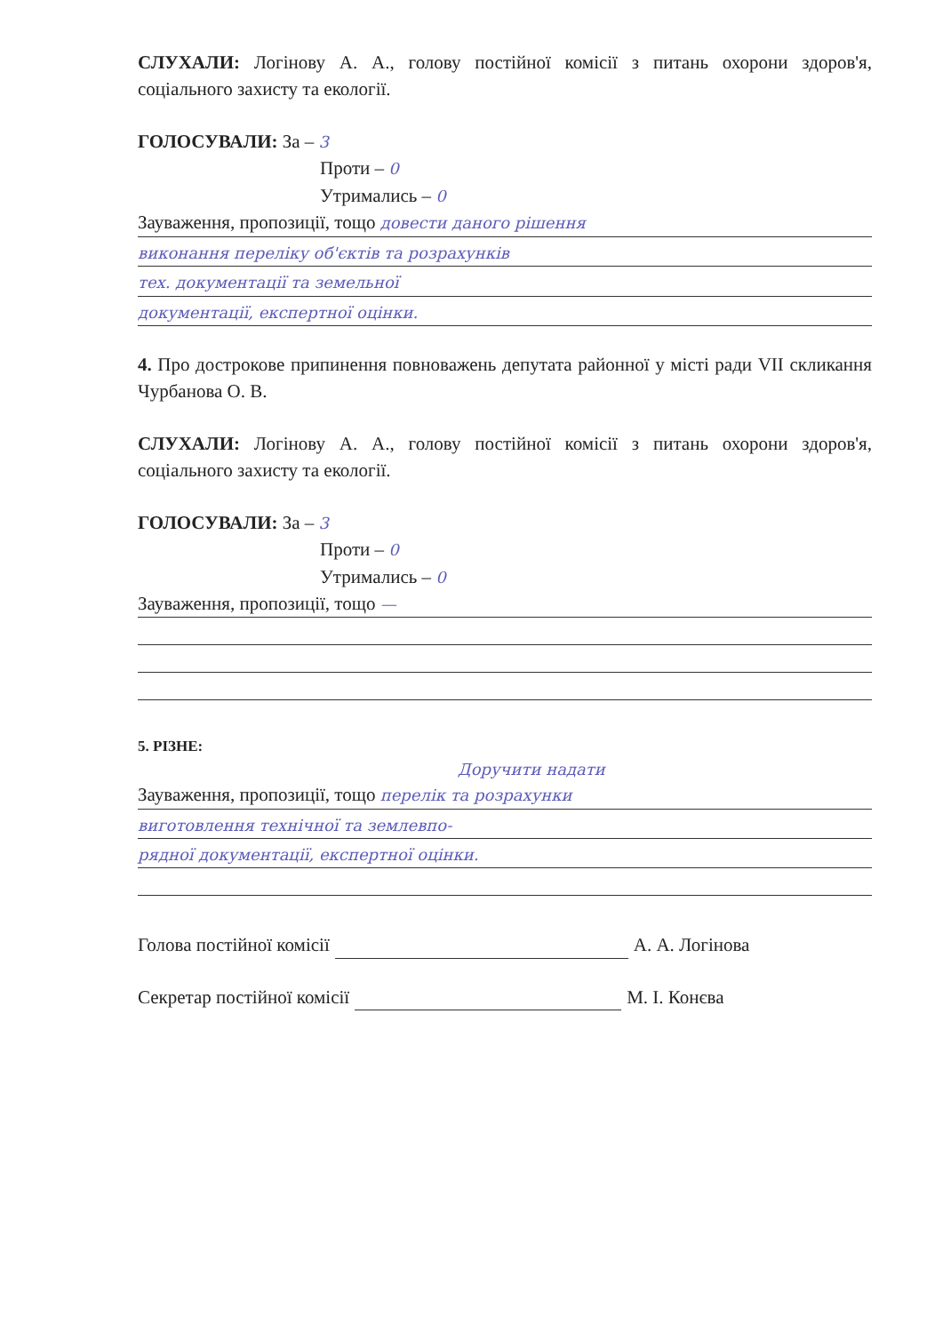СЛУХАЛИ: Логінову А. А., голову постійної комісії з питань охорони здоров'я, соціального захисту та екології.
ГОЛОСУВАЛИ: За – 3
Проти – 0
Утримались – 0
Зауваження, пропозиції, тощо довести даного рішення
виконання переліку об'єктів та розрахунків
тех. документації та земельної
документації, експертної оцінки.
4. Про дострокове припинення повноважень депутата районної у місті ради VII скликання Чурбанова О. В.
СЛУХАЛИ: Логінову А. А., голову постійної комісії з питань охорони здоров'я, соціального захисту та екології.
ГОЛОСУВАЛИ: За – 3
Проти – 0
Утримались – 0
Зауваження, пропозиції, тощо —
5. РІЗНЕ:
Доручити надати
Зауваження, пропозиції, тощо перелік та розрахунки
виготовлення технічної та землевпо-
рядної документації, експертної оцінки.
Голова постійної комісії А. А. Логінова
Секретар постійної комісії М. І. Конєва